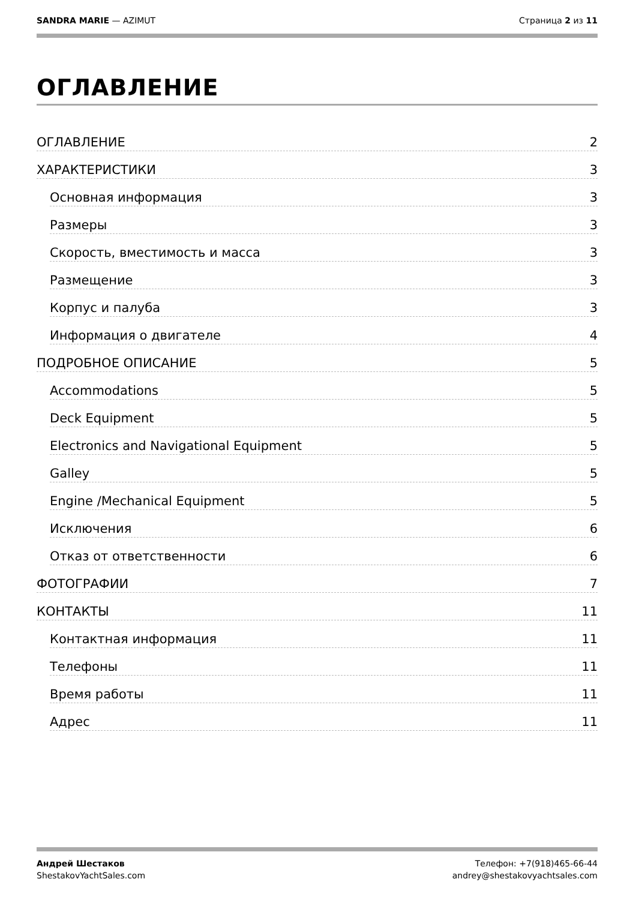SANDRA MARIE — AZIMUT Страница 2 из 11
ОГЛАВЛЕНИЕ
ОГЛАВЛЕНИЕ 2
ХАРАКТЕРИСТИКИ 3
Основная информация 3
Размеры 3
Скорость, вместимость и масса 3
Размещение 3
Корпус и палуба 3
Информация о двигателе 4
ПОДРОБНОЕ ОПИСАНИЕ 5
Accommodations 5
Deck Equipment 5
Electronics and Navigational Equipment 5
Galley 5
Engine /Mechanical Equipment 5
Исключения 6
Отказ от ответственности 6
ФОТОГРАФИИ 7
КОНТАКТЫ 11
Контактная информация 11
Телефоны 11
Время работы 11
Адрес 11
Андрей Шестаков
ShestakovYachtSales.com Телефон: +7(918)465-66-44
andrey@shestakovyachtsales.com